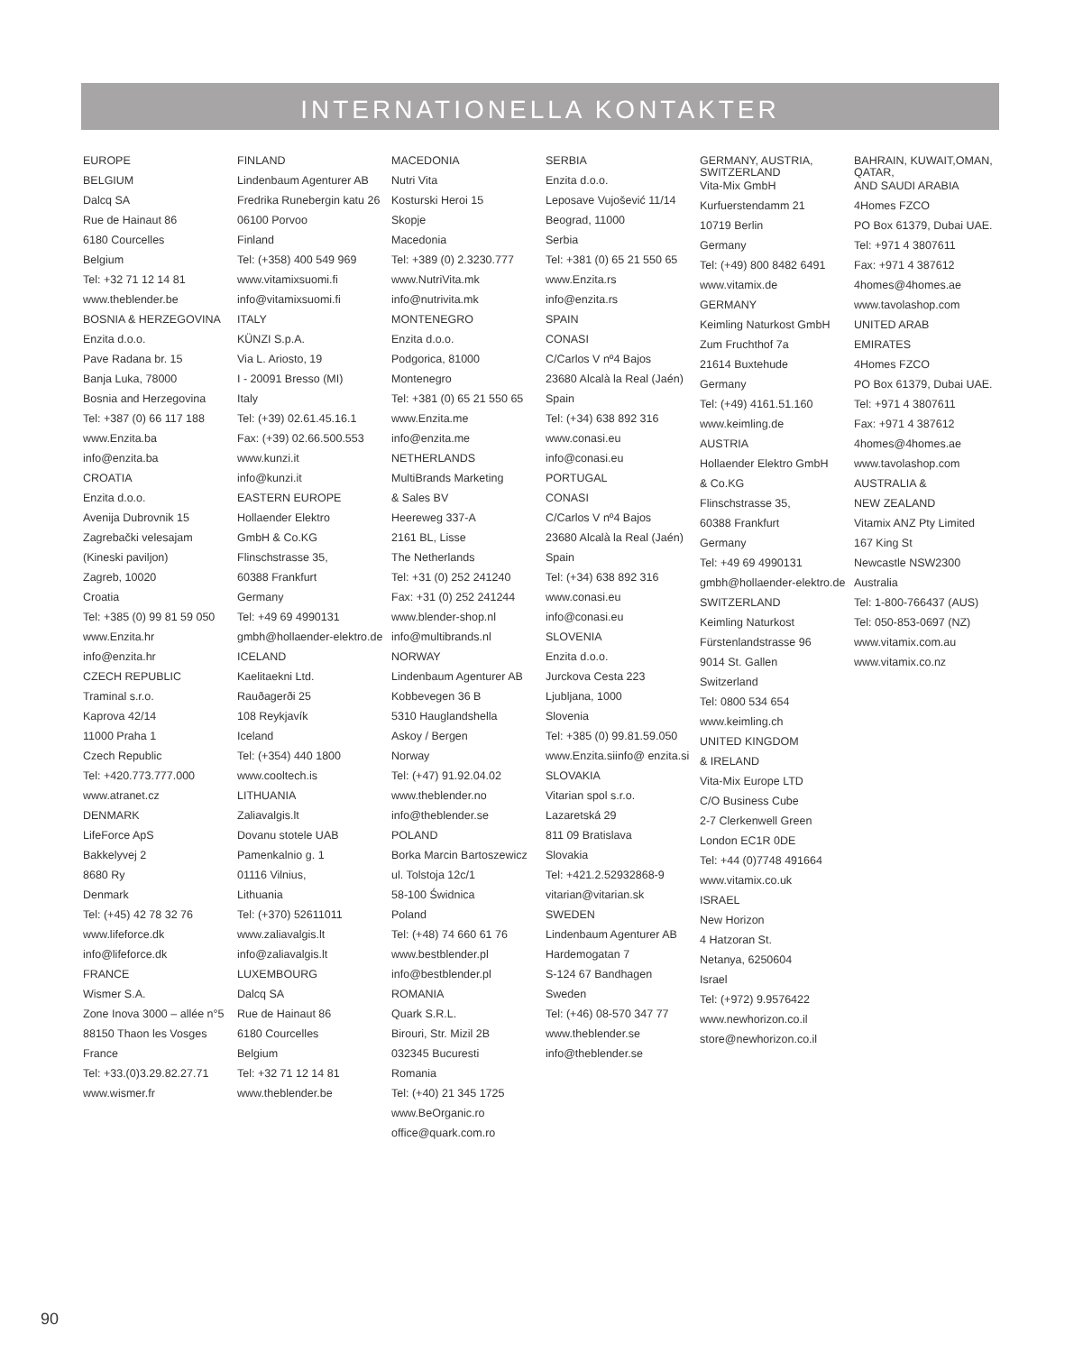INTERNATIONELLA KONTAKTER
EUROPE
BELGIUM
Dalcq SA
Rue de Hainaut 86
6180 Courcelles
Belgium
Tel: +32 71 12 14 81
www.theblender.be
BOSNIA & HERZEGOVINA
Enzita d.o.o.
Pave Radana br. 15
Banja Luka, 78000
Bosnia and Herzegovina
Tel: +387 (0) 66 117 188
www.Enzita.ba
info@enzita.ba
CROATIA
Enzita d.o.o.
Avenija Dubrovnik 15
Zagrebački velesajam
(Kineski paviljon)
Zagreb, 10020
Croatia
Tel: +385 (0) 99 81 59 050
www.Enzita.hr
info@enzita.hr
CZECH REPUBLIC
Traminal s.r.o.
Kaprova 42/14
11000 Praha 1
Czech Republic
Tel: +420.773.777.000
www.atranet.cz
DENMARK
LifeForce ApS
Bakkelyvej 2
8680 Ry
Denmark
Tel: (+45) 42 78 32 76
www.lifeforce.dk
info@lifeforce.dk
FRANCE
Wismer S.A.
Zone Inova 3000 – allée n°5
88150 Thaon les Vosges
France
Tel: +33.(0)3.29.82.27.71
www.wismer.fr
FINLAND
Lindenbaum Agenturer AB
Fredrika Runebergin katu 26
06100 Porvoo
Finland
Tel: (+358) 400 549 969
www.vitamixsuomi.fi
info@vitamixsuomi.fi
ITALY
KÜNZI S.p.A.
Via L. Ariosto, 19
I - 20091 Bresso (MI)
Italy
Tel: (+39) 02.61.45.16.1
Fax: (+39) 02.66.500.553
www.kunzi.it
info@kunzi.it
EASTERN EUROPE
Hollaender Elektro
GmbH & Co.KG
Flinschstrasse 35,
60388 Frankfurt
Germany
Tel: +49 69 4990131
gmbh@hollaender-elektro.de
ICELAND
Kaelitaekni Ltd.
Rauðagerði 25
108 Reykjavík
Iceland
Tel: (+354) 440 1800
www.cooltech.is
LITHUANIA
Zaliavalgis.lt
Dovanu stotele UAB
Pamenkalnio g. 1
01116 Vilnius,
Lithuania
Tel: (+370) 52611011
www.zaliavalgis.lt
info@zaliavalgis.lt
LUXEMBOURG
Dalcq SA
Rue de Hainaut 86
6180 Courcelles
Belgium
Tel: +32 71 12 14 81
www.theblender.be
MACEDONIA
Nutri Vita
Kosturski Heroi 15
Skopje
Macedonia
Tel: +389 (0) 2.3230.777
www.NutriVita.mk
info@nutrivita.mk
MONTENEGRO
Enzita d.o.o.
Podgorica, 81000
Montenegro
Tel: +381 (0) 65 21 550 65
www.Enzita.me
info@enzita.me
NETHERLANDS
MultiBrands Marketing
& Sales BV
Heereweg 337-A
2161 BL, Lisse
The Netherlands
Tel: +31 (0) 252 241240
Fax: +31 (0) 252 241244
www.blender-shop.nl
info@multibrands.nl
NORWAY
Lindenbaum Agenturer AB
Kobbevegen 36 B
5310 Hauglandshella
Askoy / Bergen
Norway
Tel: (+47) 91.92.04.02
www.theblender.no
info@theblender.se
POLAND
Borka Marcin Bartoszewicz
ul. Tolstoja 12c/1
58-100 Świdnica
Poland
Tel: (+48) 74 660 61 76
www.bestblender.pl
info@bestblender.pl
ROMANIA
Quark S.R.L.
Birouri, Str. Mizil 2B
032345 Bucuresti
Romania
Tel: (+40) 21 345 1725
www.BeOrganic.ro
office@quark.com.ro
SERBIA
Enzita d.o.o.
Leposave Vujošević 11/14
Beograd, 11000
Serbia
Tel: +381 (0) 65 21 550 65
www.Enzita.rs
info@enzita.rs
SPAIN
CONASI
C/Carlos V nº4 Bajos
23680 Alcalà la Real (Jaén)
Spain
Tel: (+34) 638 892 316
www.conasi.eu
info@conasi.eu
PORTUGAL
CONASI
C/Carlos V nº4 Bajos
23680 Alcalà la Real (Jaén)
Spain
Tel: (+34) 638 892 316
www.conasi.eu
info@conasi.eu
SLOVENIA
Enzita d.o.o.
Jurckova Cesta 223
Ljubljana, 1000
Slovenia
Tel: +385 (0) 99.81.59.050
www.Enzita.siinfo@ enzita.si
SLOVAKIA
Vitarian spol s.r.o.
Lazaretská 29
811 09 Bratislava
Slovakia
Tel: +421.2.52932868-9
vitarian@vitarian.sk
SWEDEN
Lindenbaum Agenturer AB
Hardemogatan 7
S-124 67 Bandhagen
Sweden
Tel: (+46) 08-570 347 77
www.theblender.se
info@theblender.se
GERMANY, AUSTRIA, SWITZERLAND
Vita-Mix GmbH
Kurfuerstendamm 21
10719 Berlin
Germany
Tel: (+49) 800 8482 6491
www.vitamix.de
GERMANY
Keimling Naturkost GmbH
Zum Fruchthof 7a
21614 Buxtehude
Germany
Tel: (+49) 4161.51.160
www.keimling.de
AUSTRIA
Hollaender Elektro GmbH
& Co.KG
Flinschstrasse 35,
60388 Frankfurt
Germany
Tel: +49 69 4990131
gmbh@hollaender-elektro.de
SWITZERLAND
Keimling Naturkost
Fürstenlandstrasse 96
9014 St. Gallen
Switzerland
Tel: 0800 534 654
www.keimling.ch
UNITED KINGDOM
& IRELAND
Vita-Mix Europe LTD
C/O Business Cube
2-7 Clerkenwell Green
London EC1R 0DE
Tel: +44 (0)7748 491664
www.vitamix.co.uk
ISRAEL
New Horizon
4 Hatzoran St.
Netanya, 6250604
Israel
Tel: (+972) 9.9576422
www.newhorizon.co.il
store@newhorizon.co.il
BAHRAIN, KUWAIT,OMAN, QATAR,
AND SAUDI ARABIA
4Homes FZCO
PO Box 61379, Dubai UAE.
Tel: +971 4 3807611
Fax: +971 4 387612
4homes@4homes.ae
www.tavolashop.com
UNITED ARAB
EMIRATES
4Homes FZCO
PO Box 61379, Dubai UAE.
Tel: +971 4 3807611
Fax: +971 4 387612
4homes@4homes.ae
www.tavolashop.com
AUSTRALIA &
NEW ZEALAND
Vitamix ANZ Pty Limited
167 King St
Newcastle NSW2300
Australia
Tel: 1-800-766437 (AUS)
Tel: 050-853-0697 (NZ)
www.vitamix.com.au
www.vitamix.co.nz
90